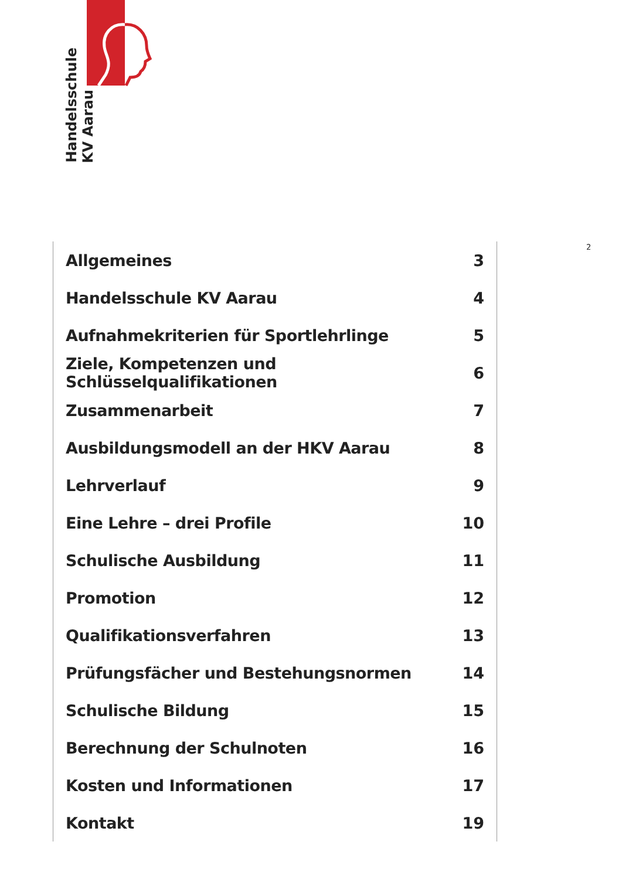Handelsschule
KV Aarau
2
| Allgemeines | 3 |
| Handelsschule KV Aarau | 4 |
| Aufnahmekriterien für Sportlehrlinge | 5 |
| Ziele, Kompetenzen und Schlüsselqualifikationen | 6 |
| Zusammenarbeit | 7 |
| Ausbildungsmodell an der HKV Aarau | 8 |
| Lehrverlauf | 9 |
| Eine Lehre – drei Profile | 10 |
| Schulische Ausbildung | 11 |
| Promotion | 12 |
| Qualifikationsverfahren | 13 |
| Prüfungsfächer und Bestehungsnormen | 14 |
| Schulische Bildung | 15 |
| Berechnung der Schulnoten | 16 |
| Kosten und Informationen | 17 |
| Kontakt | 19 |